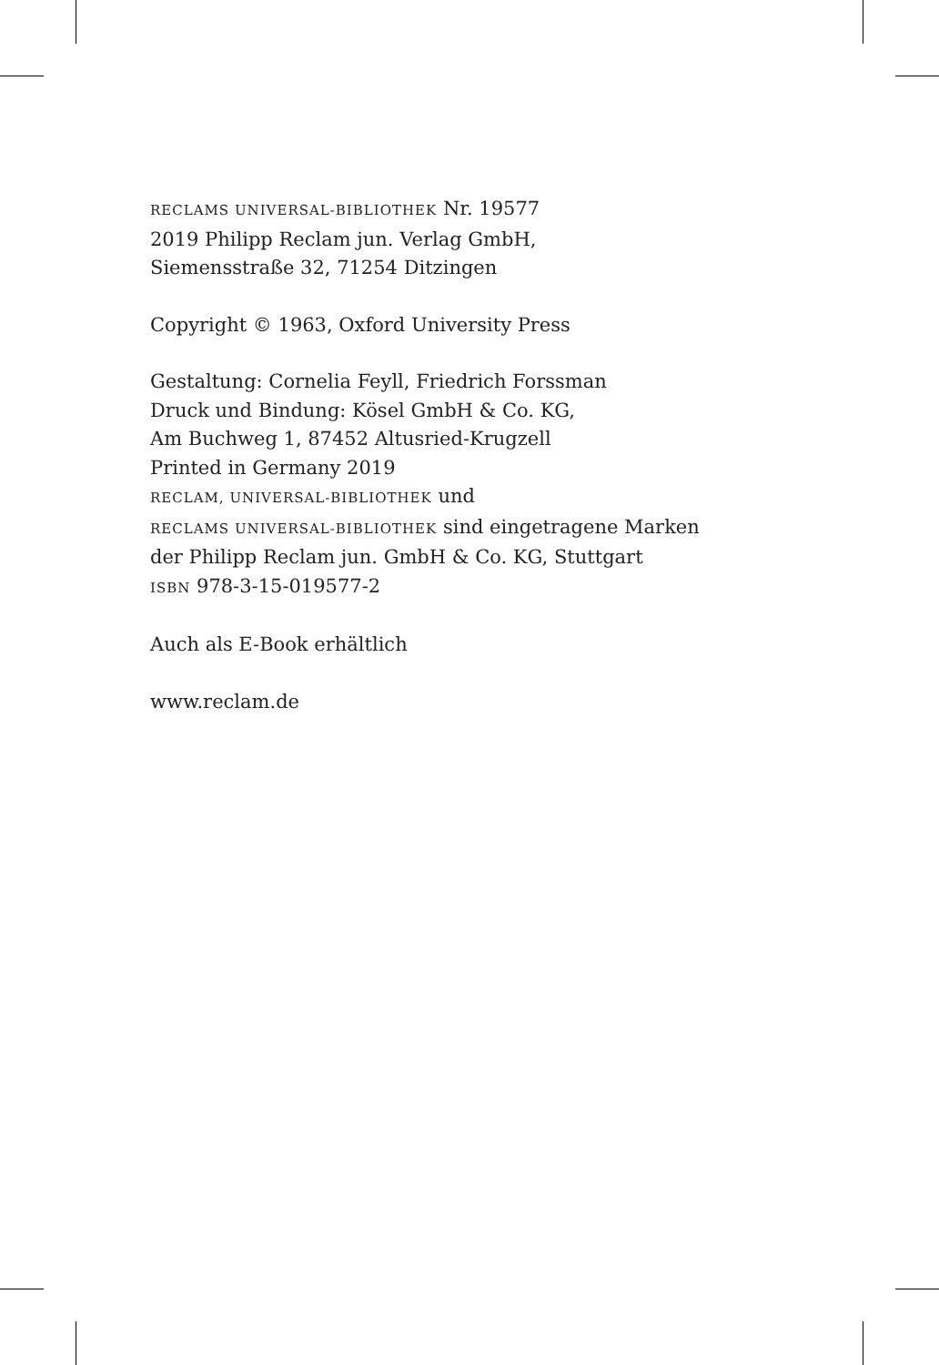RECLAMS UNIVERSAL-BIBLIOTHEK Nr. 19577
2019 Philipp Reclam jun. Verlag GmbH,
Siemensstraße 32, 71254 Ditzingen
Copyright © 1963, Oxford University Press
Gestaltung: Cornelia Feyll, Friedrich Forssman
Druck und Bindung: Kösel GmbH & Co. KG,
Am Buchweg 1, 87452 Altusried-Krugzell
Printed in Germany 2019
RECLAM, UNIVERSAL-BIBLIOTHEK und
RECLAMS UNIVERSAL-BIBLIOTHEK sind eingetragene Marken
der Philipp Reclam jun. GmbH & Co. KG, Stuttgart
ISBN 978-3-15-019577-2
Auch als E-Book erhältlich
www.reclam.de